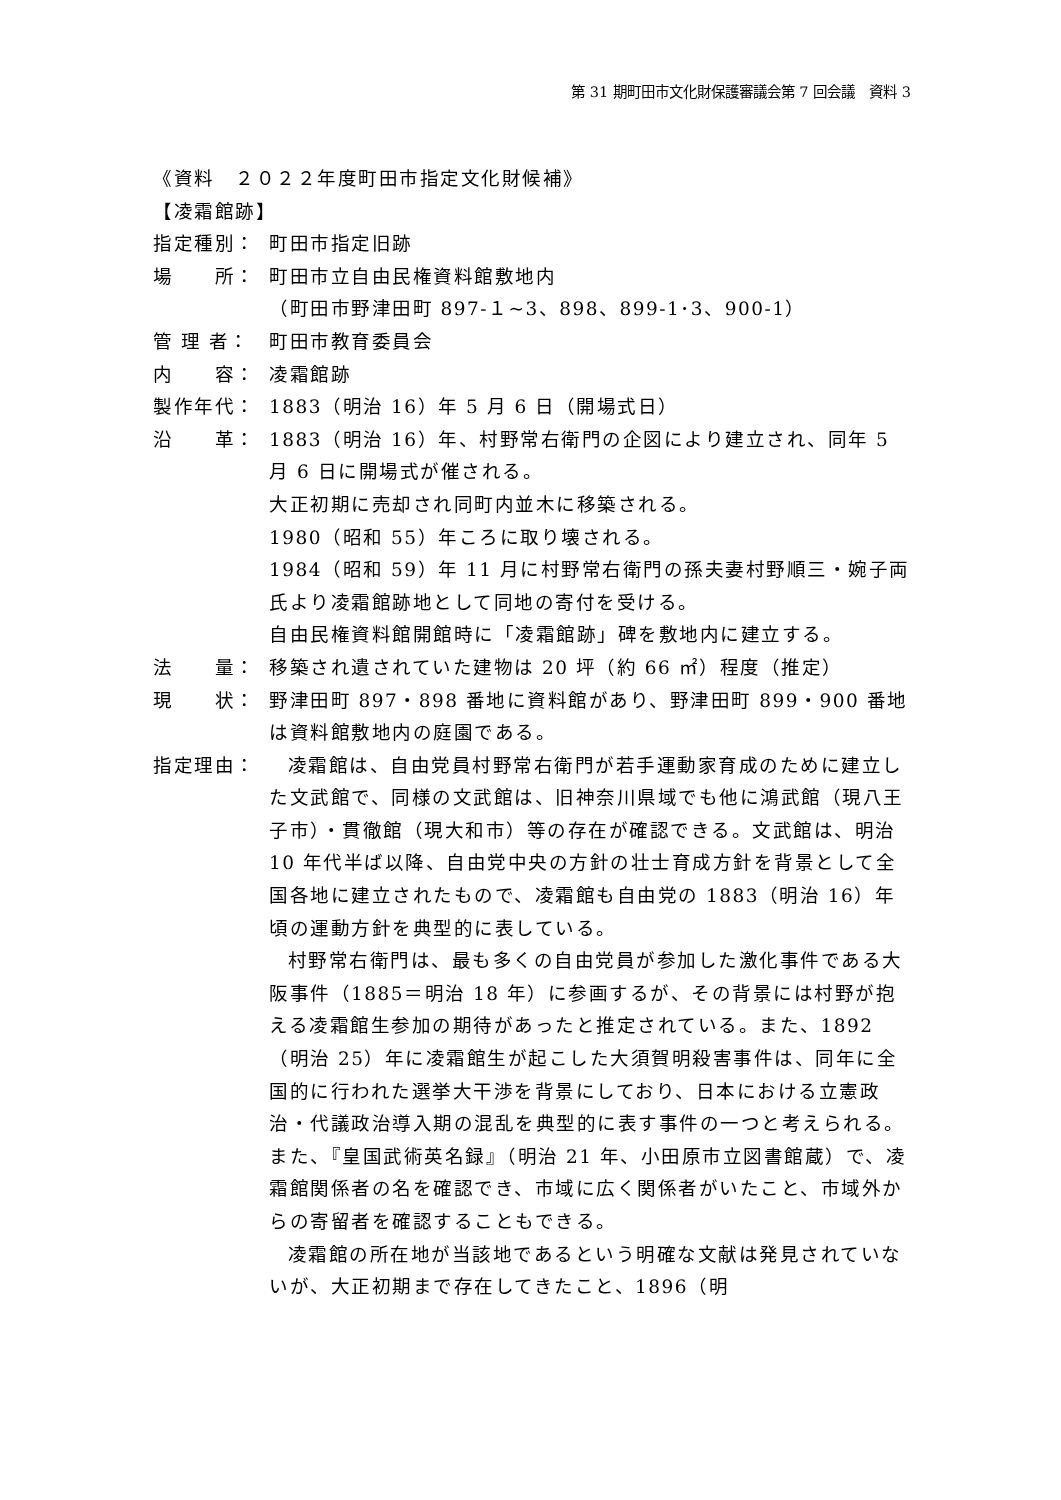第 31 期町田市文化財保護審議会第 7 回会議　資料 3
《資料　２０２２年度町田市指定文化財候補》
【凌霜館跡】
指定種別： 町田市指定旧跡
場　　所： 町田市立自由民権資料館敷地内
（町田市野津田町 897-１~3、898、899-1･3、900-1）
管 理 者： 町田市教育委員会
内　　容： 凌霜館跡
製作年代： 1883（明治 16）年 5 月 6 日（開場式日）
沿　　革： 1883（明治 16）年、村野常右衛門の企図により建立され、同年 5 月 6 日に開場式が催される。
大正初期に売却され同町内並木に移築される。
1980（昭和 55）年ころに取り壊される。
1984（昭和 59）年 11 月に村野常右衛門の孫夫妻村野順三・婉子両氏より凌霜館跡地として同地の寄付を受ける。
自由民権資料館開館時に「凌霜館跡」碑を敷地内に建立する。
法　　量： 移築され遺されていた建物は 20 坪（約 66 ㎡）程度（推定）
現　　状： 野津田町 897・898 番地に資料館があり、野津田町 899・900 番地は資料館敷地内の庭園である。
指定理由：
凌霜館は、自由党員村野常右衛門が若手運動家育成のために建立した文武館で、同様の文武館は、旧神奈川県域でも他に鴻武館（現八王子市）・貫徹館（現大和市）等の存在が確認できる。文武館は、明治 10 年代半ば以降、自由党中央の方針の壮士育成方針を背景として全国各地に建立されたもので、凌霜館も自由党の 1883（明治 16）年頃の運動方針を典型的に表している。
村野常右衛門は、最も多くの自由党員が参加した激化事件である大阪事件（1885＝明治 18 年）に参画するが、その背景には村野が抱える凌霜館生参加の期待があったと推定されている。また、1892（明治 25）年に凌霜館生が起こした大須賀明殺害事件は、同年に全国的に行われた選挙大干渉を背景にしており、日本における立憲政治・代議政治導入期の混乱を典型的に表す事件の一つと考えられる。また、『皇国武術英名録』（明治 21 年、小田原市立図書館蔵）で、凌霜館関係者の名を確認でき、市域に広く関係者がいたこと、市域外からの寄留者を確認することもできる。
凌霜館の所在地が当該地であるという明確な文献は発見されていないが、大正初期まで存在してきたこと、1896（明